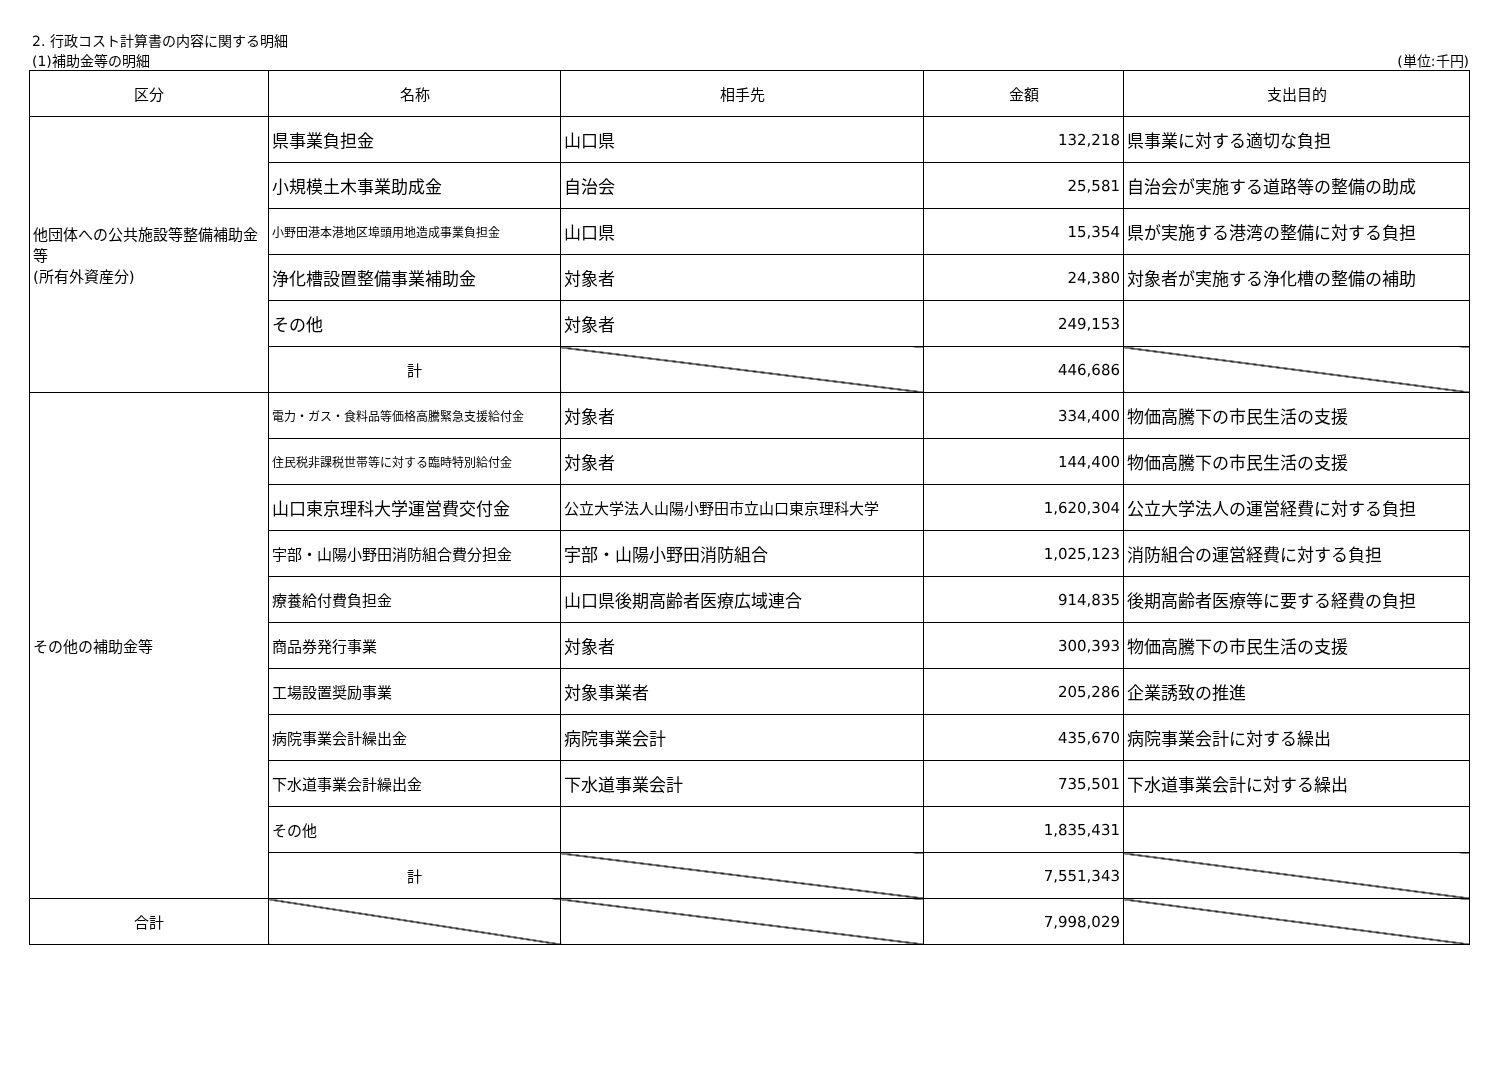2. 行政コスト計算書の内容に関する明細
(1)補助金等の明細 (単位:千円)
| 区分 | 名称 | 相手先 | 金額 | 支出目的 |
| --- | --- | --- | --- | --- |
| 他団体への公共施設等整備補助金等 (所有外資産分) | 県事業負担金 | 山口県 | 132,218 | 県事業に対する適切な負担 |
| | 小規模土木事業助成金 | 自治会 | 25,581 | 自治会が実施する道路等の整備の助成 |
| | 小野田港本港地区埠頭用地造成事業負担金 | 山口県 | 15,354 | 県が実施する港湾の整備に対する負担 |
| | 浄化槽設置整備事業補助金 | 対象者 | 24,380 | 対象者が実施する浄化槽の整備の補助 |
| | その他 | 対象者 | 249,153 | |
| | 計 | | 446,686 | |
| その他の補助金等 | 電力・ガス・食料品等価格高騰緊急支援給付金 | 対象者 | 334,400 | 物価高騰下の市民生活の支援 |
| | 住民税非課税世帯等に対する臨時特別給付金 | 対象者 | 144,400 | 物価高騰下の市民生活の支援 |
| | 山口東京理科大学運営費交付金 | 公立大学法人山陽小野田市立山口東京理科大学 | 1,620,304 | 公立大学法人の運営経費に対する負担 |
| | 宇部・山陽小野田消防組合費分担金 | 宇部・山陽小野田消防組合 | 1,025,123 | 消防組合の運営経費に対する負担 |
| | 療養給付費負担金 | 山口県後期高齢者医療広域連合 | 914,835 | 後期高齢者医療等に要する経費の負担 |
| | 商品券発行事業 | 対象者 | 300,393 | 物価高騰下の市民生活の支援 |
| | 工場設置奨励事業 | 対象事業者 | 205,286 | 企業誘致の推進 |
| | 病院事業会計繰出金 | 病院事業会計 | 435,670 | 病院事業会計に対する繰出 |
| | 下水道事業会計繰出金 | 下水道事業会計 | 735,501 | 下水道事業会計に対する繰出 |
| | その他 | | 1,835,431 | |
| | 計 | | 7,551,343 | |
| 合計 | | | 7,998,029 | |